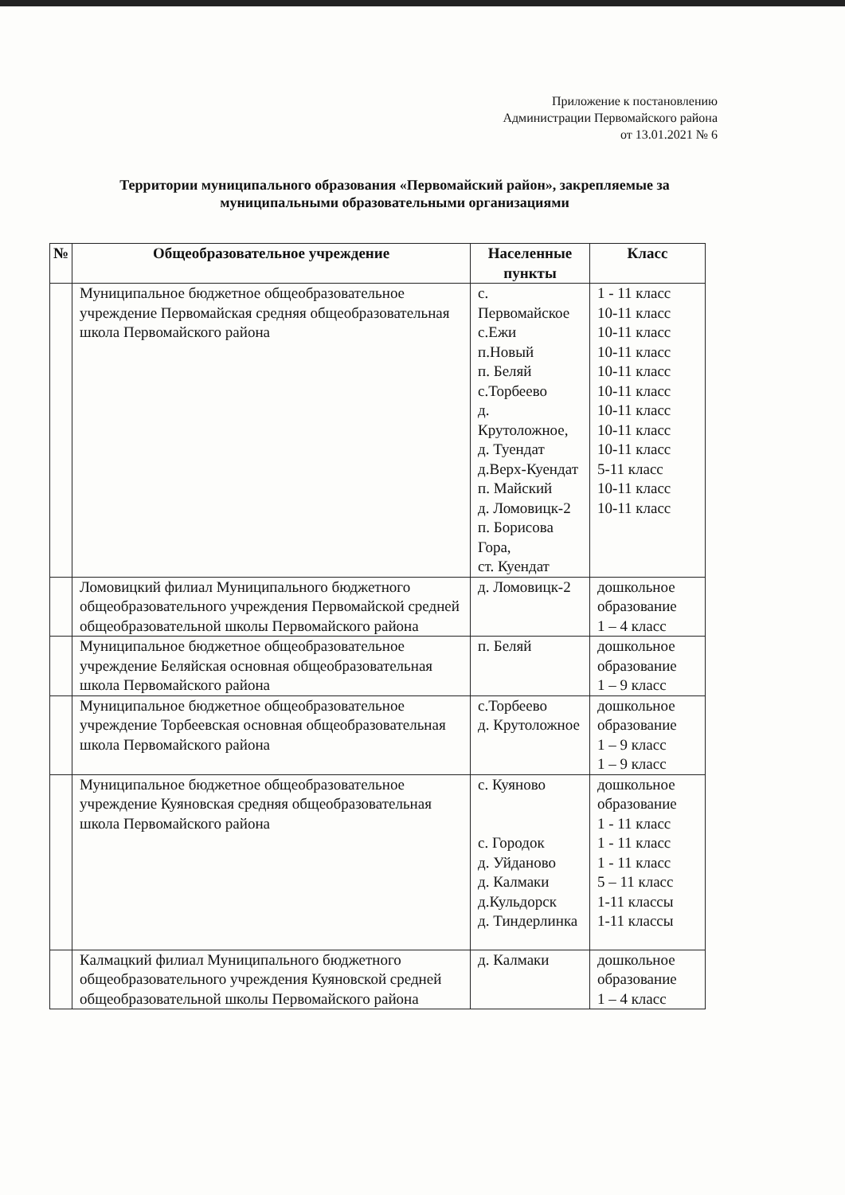Приложение к постановлению
Администрации Первомайского района
от 13.01.2021 № 6
Территории муниципального образования «Первомайский район», закрепляемые за муниципальными образовательными организациями
| № | Общеобразовательное учреждение | Населенные пункты | Класс |
| --- | --- | --- | --- |
| | Муниципальное бюджетное общеобразовательное учреждение Первомайская средняя общеобразовательная школа Первомайского района | с. Первомайское с.Ежи п.Новый п. Беляй с.Торбеево д. Крутоложное, д. Туендат д.Верх-Куендат п. Майский д. Ломовицк-2 п. Борисова Гора, ст. Куендат | 1 - 11 класс 10-11 класс 10-11 класс 10-11 класс 10-11 класс 10-11 класс 10-11 класс 10-11 класс 10-11 класс 5-11 класс 10-11 класс 10-11 класс |
| | Ломовицкий филиал Муниципального бюджетного общеобразовательного учреждения Первомайской средней общеобразовательной школы Первомайского района | д. Ломовицк-2 | дошкольное образование 1 – 4 класс |
| | Муниципальное бюджетное общеобразовательное учреждение Беляйская основная общеобразовательная школа Первомайского района | п. Беляй | дошкольное образование 1 – 9 класс |
| | Муниципальное бюджетное общеобразовательное учреждение Торбеевская основная общеобразовательная школа Первомайского района | с.Торбеево д. Крутоложное | дошкольное образование 1 – 9 класс 1 – 9 класс |
| | Муниципальное бюджетное общеобразовательное учреждение Куяновская средняя общеобразовательная школа Первомайского района | с. Куяново с. Городок д. Уйданово д. Калмаки д.Кульдорск д. Тиндерлинка | дошкольное образование 1 - 11 класс 1 - 11 класс 1 - 11 класс 5 – 11 класс 1-11 классы 1-11 классы |
| | Калмацкий филиал Муниципального бюджетного общеобразовательного учреждения Куяновской средней общеобразовательной школы Первомайского района | д. Калмаки | дошкольное образование 1 – 4 класс |